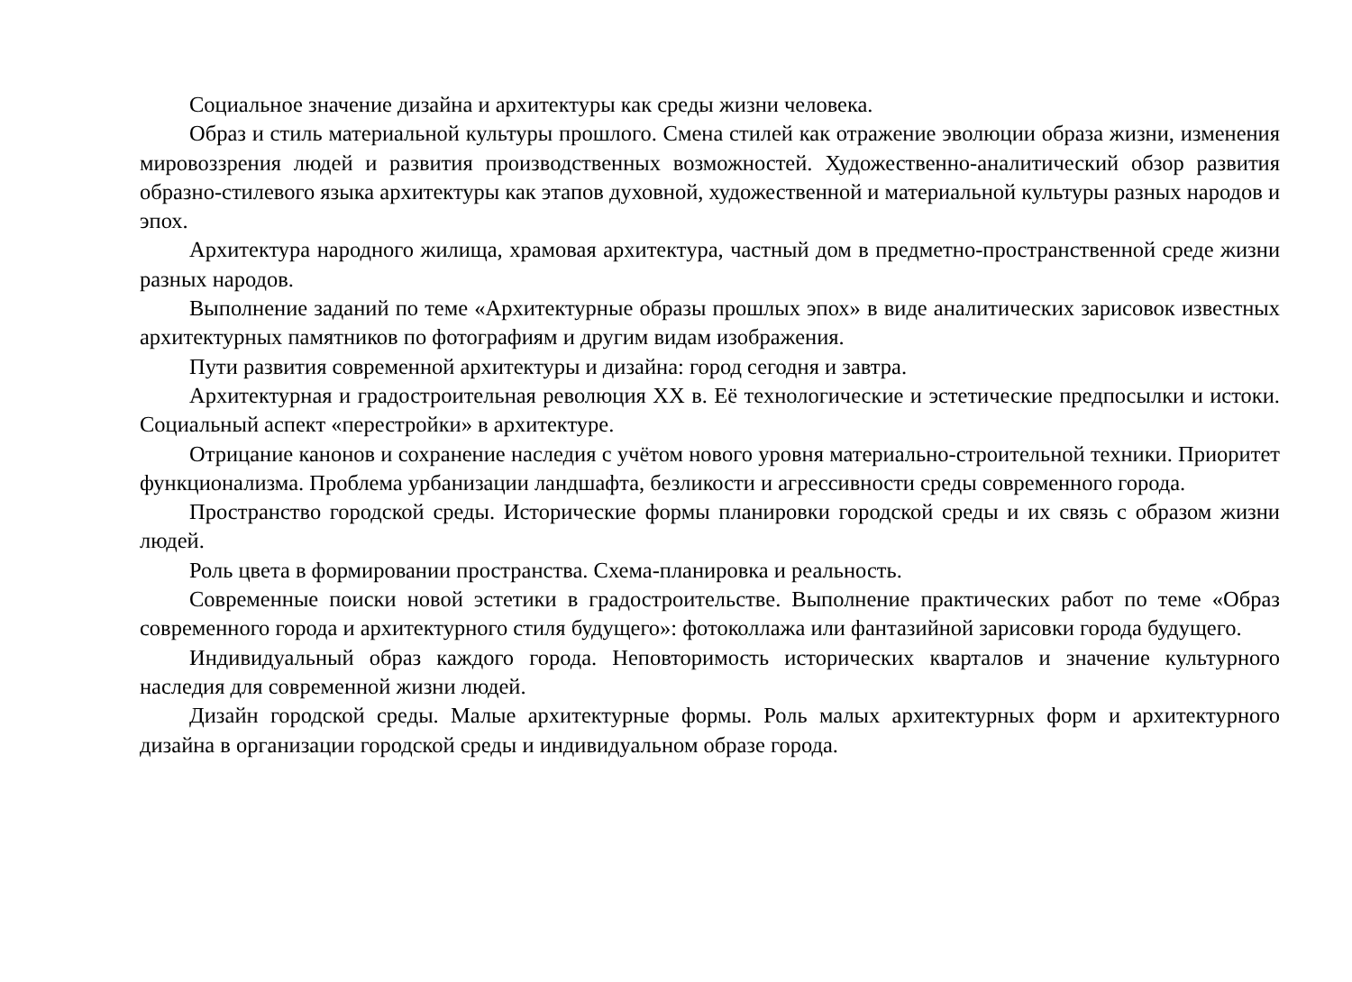Социальное значение дизайна и архитектуры как среды жизни человека.
Образ и стиль материальной культуры прошлого. Смена стилей как отражение эволюции образа жизни, изменения мировоззрения людей и развития производственных возможностей. Художественно-аналитический обзор развития образно-стилевого языка архитектуры как этапов духовной, художественной и материальной культуры разных народов и эпох.
Архитектура народного жилища, храмовая архитектура, частный дом в предметно-пространственной среде жизни разных народов.
Выполнение заданий по теме «Архитектурные образы прошлых эпох» в виде аналитических зарисовок известных архитектурных памятников по фотографиям и другим видам изображения.
Пути развития современной архитектуры и дизайна: город сегодня и завтра.
Архитектурная и градостроительная революция XX в. Её технологические и эстетические предпосылки и истоки. Социальный аспект «перестройки» в архитектуре.
Отрицание канонов и сохранение наследия с учётом нового уровня материально-строительной техники. Приоритет функционализма. Проблема урбанизации ландшафта, безликости и агрессивности среды современного города.
Пространство городской среды. Исторические формы планировки городской среды и их связь с образом жизни людей.
Роль цвета в формировании пространства. Схема-планировка и реальность.
Современные поиски новой эстетики в градостроительстве. Выполнение практических работ по теме «Образ современного города и архитектурного стиля будущего»: фотоколлажа или фантазийной зарисовки города будущего.
Индивидуальный образ каждого города. Неповторимость исторических кварталов и значение культурного наследия для современной жизни людей.
Дизайн городской среды. Малые архитектурные формы. Роль малых архитектурных форм и архитектурного дизайна в организации городской среды и индивидуальном образе города.